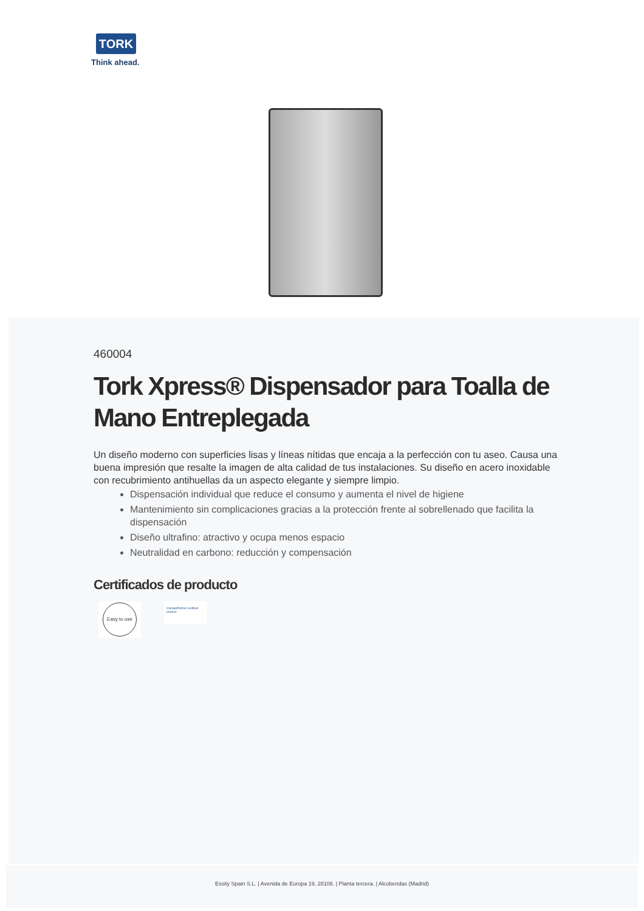TORK
Think ahead.
460004
Tork Xpress® Dispensador para Toalla de Mano Entreplegada
Un diseño moderno con superficies lisas y líneas nítidas que encaja a la perfección con tu aseo. Causa una buena impresión que resalte la imagen de alta calidad de tus instalaciones. Su diseño en acero inoxidable con recubrimiento antihuellas da un aspecto elegante y siempre limpio.
Dispensación individual que reduce el consumo y aumenta el nivel de higiene
Mantenimiento sin complicaciones gracias a la protección frente al sobrellenado que facilita la dispensación
Diseño ultrafino: atractivo y ocupa menos espacio
Neutralidad en carbono: reducción y compensación
Certificados de producto
Easy to use
ClimatePartner certified product
Essity Spain S.L. | Avenida de Europa 19, 28108. | Planta tercera. | Alcobendas (Madrid)